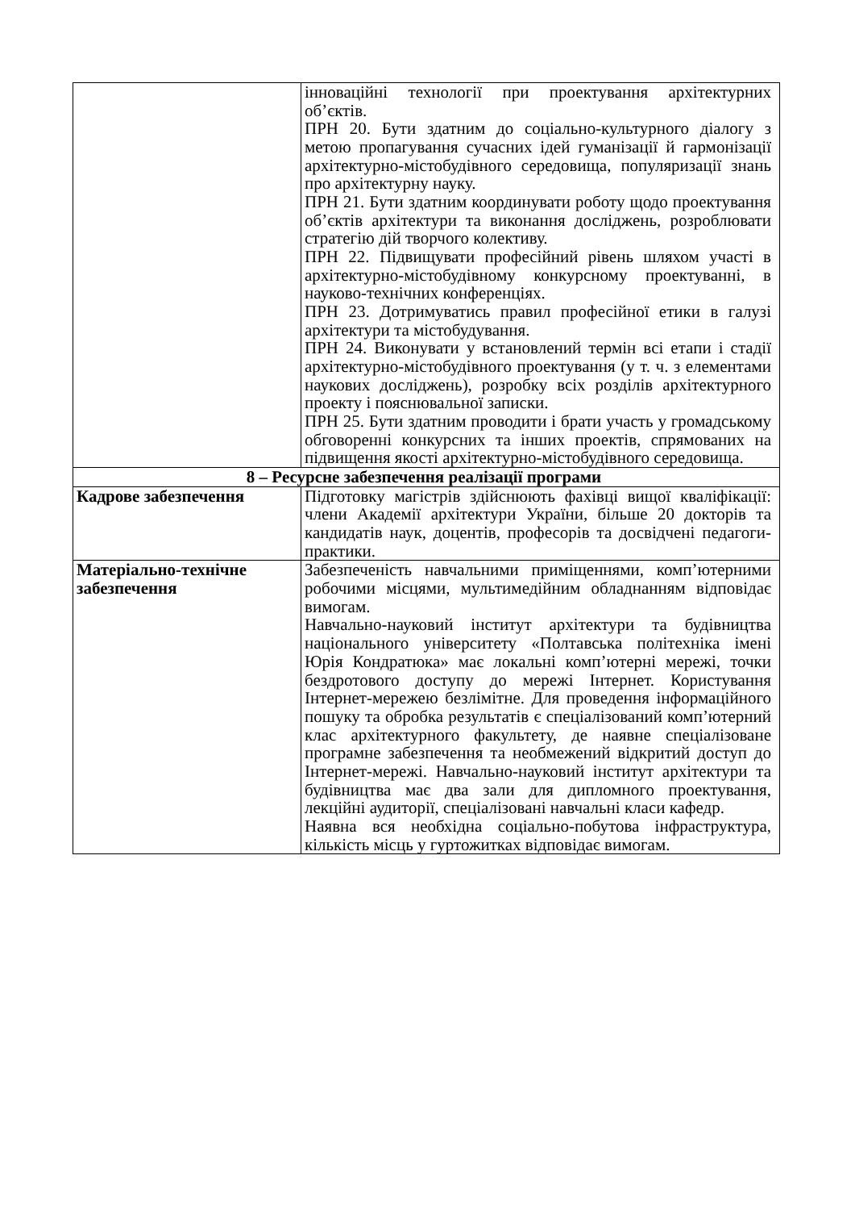| | інноваційні технології при проектування архітектурних об’єктів. ПРН 20. Бути здатним до соціально-культурного діалогу з метою пропагування сучасних ідей гуманізації й гармонізації архітектурно-містобудівного середовища, популяризації знань про архітектурну науку. ПРН 21. Бути здатним координувати роботу щодо проектування об’єктів архітектури та виконання досліджень, розроблювати стратегію дій творчого колективу. ПРН 22. Підвищувати професійний рівень шляхом участі в архітектурно-містобудівному конкурсному проектуванні, в науково-технічних конференціях. ПРН 23. Дотримуватись правил професійної етики в галузі архітектури та містобудування. ПРН 24. Виконувати у встановлений термін всі етапи і стадії архітектурно-містобудівного проектування (у т. ч. з елементами наукових досліджень), розробку всіх розділів архітектурного проекту і пояснювальної записки. ПРН 25. Бути здатним проводити і брати участь у громадському обговоренні конкурсних та інших проектів, спрямованих на підвищення якості архітектурно-містобудівного середовища. |
| 8 – Ресурсне забезпечення реалізації програми | |
| Кадрове забезпечення | Підготовку магістрів здійснюють фахівці вищої кваліфікації: члени Академії архітектури України, більше 20 докторів та кандидатів наук, доцентів, професорів та досвідчені педагоги-практики. |
| Матеріально-технічне забезпечення | Забезпеченість навчальними приміщеннями, комп’ютерними робочими місцями, мультимедійним обладнанням відповідає вимогам. Навчально-науковий інститут архітектури та будівництва національного університету «Полтавська політехніка імені Юрія Кондратюка» має локальні комп’ютерні мережі, точки бездротового доступу до мережі Інтернет. Користування Інтернет-мережею безлімітне. Для проведення інформаційного пошуку та обробка результатів є спеціалізований комп’ютерний клас архітектурного факультету, де наявне спеціалізоване програмне забезпечення та необмежений відкритий доступ до Інтернет-мережі. Навчально-науковий інститут архітектури та будівництва має два зали для дипломного проектування, лекційні аудиторії, спеціалізовані навчальні класи кафедр. Наявна вся необхідна соціально-побутова інфраструктура, кількість місць у гуртожитках відповідає вимогам. |